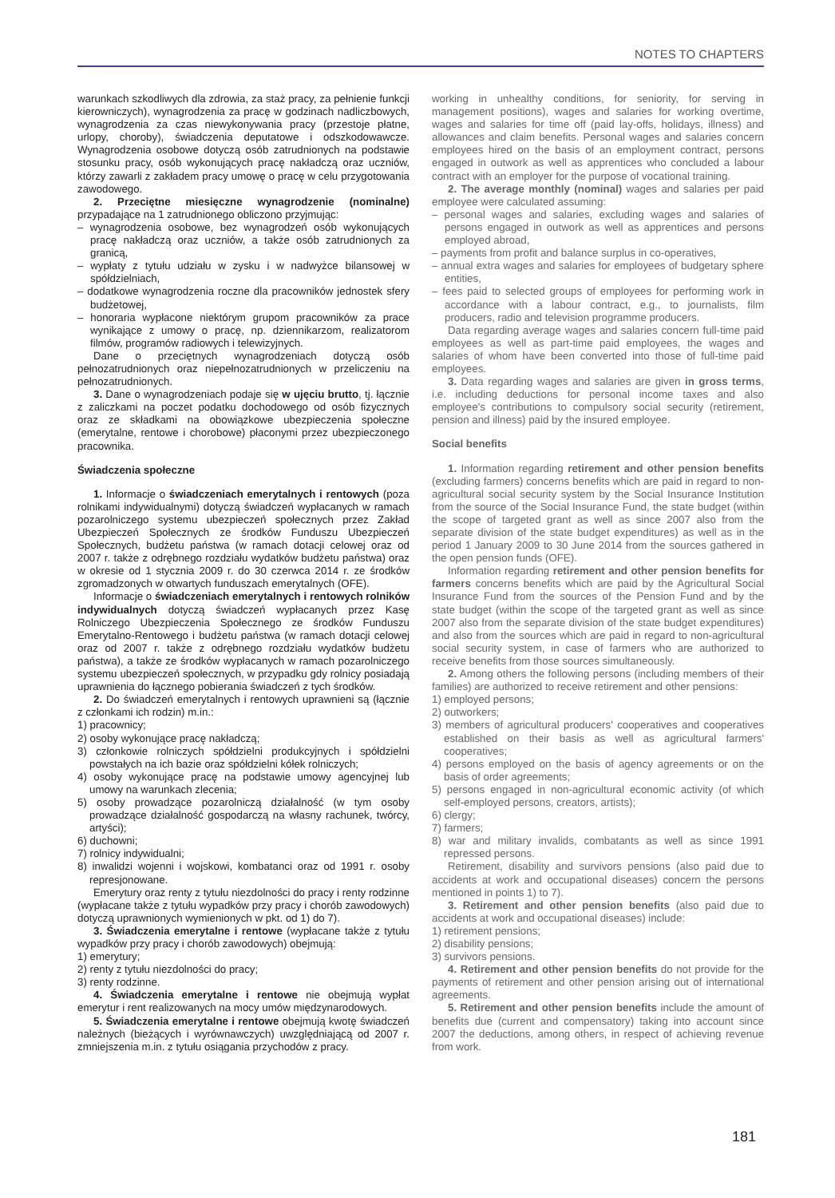NOTES TO CHAPTERS
warunkach szkodliwych dla zdrowia, za staż pracy, za pełnienie funkcji kierowniczych), wynagrodzenia za pracę w godzinach nadliczbowych, wynagrodzenia za czas niewykonywania pracy (przestoje płatne, urlopy, choroby), świadczenia deputatowe i odszkodowawcze. Wynagrodzenia osobowe dotyczą osób zatrudnionych na podstawie stosunku pracy, osób wykonujących pracę nakładczą oraz uczniów, którzy zawarli z zakładem pracy umowę o pracę w celu przygotowania zawodowego.
2. Przeciętne miesięczne wynagrodzenie (nominalne) przypadające na 1 zatrudnionego obliczono przyjmując:
– wynagrodzenia osobowe, bez wynagrodzeń osób wykonujących pracę nakładczą oraz uczniów, a także osób zatrudnionych za granicą,
– wypłaty z tytułu udziału w zysku i w nadwyżce bilansowej w spółdzielniach,
– dodatkowe wynagrodzenia roczne dla pracowników jednostek sfery budżetowej,
– honoraria wypłacone niektórym grupom pracowników za prace wynikające z umowy o pracę, np. dziennikarzom, realizatorom filmów, programów radiowych i telewizyjnych.
Dane o przeciętnych wynagrodzeniach dotyczą osób pełnozatrudnionych oraz niepełnozatrudnionych w przeliczeniu na pełnozatrudnionych.
3. Dane o wynagrodzeniach podaje się w ujęciu brutto, tj. łącznie z zaliczkami na poczet podatku dochodowego od osób fizycznych oraz ze składkami na obowiązkowe ubezpieczenia społeczne (emerytalne, rentowe i chorobowe) płaconymi przez ubezpieczonego pracownika.
Świadczenia społeczne
1. Informacje o świadczeniach emerytalnych i rentowych (poza rolnikami indywidualnymi) dotyczą świadczeń wypłacanych w ramach pozarolniczego systemu ubezpieczeń społecznych przez Zakład Ubezpieczeń Społecznych ze środków Funduszu Ubezpieczeń Społecznych, budżetu państwa (w ramach dotacji celowej oraz od 2007 r. także z odrębnego rozdziału wydatków budżetu państwa) oraz w okresie od 1 stycznia 2009 r. do 30 czerwca 2014 r. ze środków zgromadzonych w otwartych funduszach emerytalnych (OFE).
Informacje o świadczeniach emerytalnych i rentowych rolników indywidualnych dotyczą świadczeń wypłacanych przez Kasę Rolniczego Ubezpieczenia Społecznego ze środków Funduszu Emerytalno-Rentowego i budżetu państwa (w ramach dotacji celowej oraz od 2007 r. także z odrębnego rozdziału wydatków budżetu państwa), a także ze środków wypłacanych w ramach pozarolniczego systemu ubezpieczeń społecznych, w przypadku gdy rolnicy posiadają uprawnienia do łącznego pobierania świadczeń z tych środków.
2. Do świadczeń emerytalnych i rentowych uprawnieni są (łącznie z członkami ich rodzin) m.in.:
1) pracownicy;
2) osoby wykonujące pracę nakładczą;
3) członkowie rolniczych spółdzielni produkcyjnych i spółdzielni powstałych na ich bazie oraz spółdzielni kółek rolniczych;
4) osoby wykonujące pracę na podstawie umowy agencyjnej lub umowy na warunkach zlecenia;
5) osoby prowadzące pozarolniczą działalność (w tym osoby prowadzące działalność gospodarczą na własny rachunek, twórcy, artyści);
6) duchowni;
7) rolnicy indywidualni;
8) inwalidzi wojenni i wojskowi, kombatanci oraz od 1991 r. osoby represjonowane.
Emerytury oraz renty z tytułu niezdolności do pracy i renty rodzinne (wypłacane także z tytułu wypadków przy pracy i chorób zawodowych) dotyczą uprawnionych wymienionych w pkt. od 1) do 7).
3. Świadczenia emerytalne i rentowe (wypłacane także z tytułu wypadków przy pracy i chorób zawodowych) obejmują:
1) emerytury;
2) renty z tytułu niezdolności do pracy;
3) renty rodzinne.
4. Świadczenia emerytalne i rentowe nie obejmują wypłat emerytur i rent realizowanych na mocy umów międzynarodowych.
5. Świadczenia emerytalne i rentowe obejmują kwotę świadczeń należnych (bieżących i wyrównawczych) uwzględniającą od 2007 r. zmniejszenia m.in. z tytułu osiągania przychodów z pracy.
working in unhealthy conditions, for seniority, for serving in management positions), wages and salaries for working overtime, wages and salaries for time off (paid lay-offs, holidays, illness) and allowances and claim benefits. Personal wages and salaries concern employees hired on the basis of an employment contract, persons engaged in outwork as well as apprentices who concluded a labour contract with an employer for the purpose of vocational training.
2. The average monthly (nominal) wages and salaries per paid employee were calculated assuming:
– personal wages and salaries, excluding wages and salaries of persons engaged in outwork as well as apprentices and persons employed abroad,
– payments from profit and balance surplus in co-operatives,
– annual extra wages and salaries for employees of budgetary sphere entities,
– fees paid to selected groups of employees for performing work in accordance with a labour contract, e.g., to journalists, film producers, radio and television programme producers.
Data regarding average wages and salaries concern full-time paid employees as well as part-time paid employees, the wages and salaries of whom have been converted into those of full-time paid employees.
3. Data regarding wages and salaries are given in gross terms, i.e. including deductions for personal income taxes and also employee's contributions to compulsory social security (retirement, pension and illness) paid by the insured employee.
Social benefits
1. Information regarding retirement and other pension benefits (excluding farmers) concerns benefits which are paid in regard to non-agricultural social security system by the Social Insurance Institution from the source of the Social Insurance Fund, the state budget (within the scope of targeted grant as well as since 2007 also from the separate division of the state budget expenditures) as well as in the period 1 January 2009 to 30 June 2014 from the sources gathered in the open pension funds (OFE).
Information regarding retirement and other pension benefits for farmers concerns benefits which are paid by the Agricultural Social Insurance Fund from the sources of the Pension Fund and by the state budget (within the scope of the targeted grant as well as since 2007 also from the separate division of the state budget expenditures) and also from the sources which are paid in regard to non-agricultural social security system, in case of farmers who are authorized to receive benefits from those sources simultaneously.
2. Among others the following persons (including members of their families) are authorized to receive retirement and other pensions:
1) employed persons;
2) outworkers;
3) members of agricultural producers' cooperatives and cooperatives established on their basis as well as agricultural farmers' cooperatives;
4) persons employed on the basis of agency agreements or on the basis of order agreements;
5) persons engaged in non-agricultural economic activity (of which self-employed persons, creators, artists);
6) clergy;
7) farmers;
8) war and military invalids, combatants as well as since 1991 repressed persons.
Retirement, disability and survivors pensions (also paid due to accidents at work and occupational diseases) concern the persons mentioned in points 1) to 7).
3. Retirement and other pension benefits (also paid due to accidents at work and occupational diseases) include:
1) retirement pensions;
2) disability pensions;
3) survivors pensions.
4. Retirement and other pension benefits do not provide for the payments of retirement and other pension arising out of international agreements.
5. Retirement and other pension benefits include the amount of benefits due (current and compensatory) taking into account since 2007 the deductions, among others, in respect of achieving revenue from work.
181